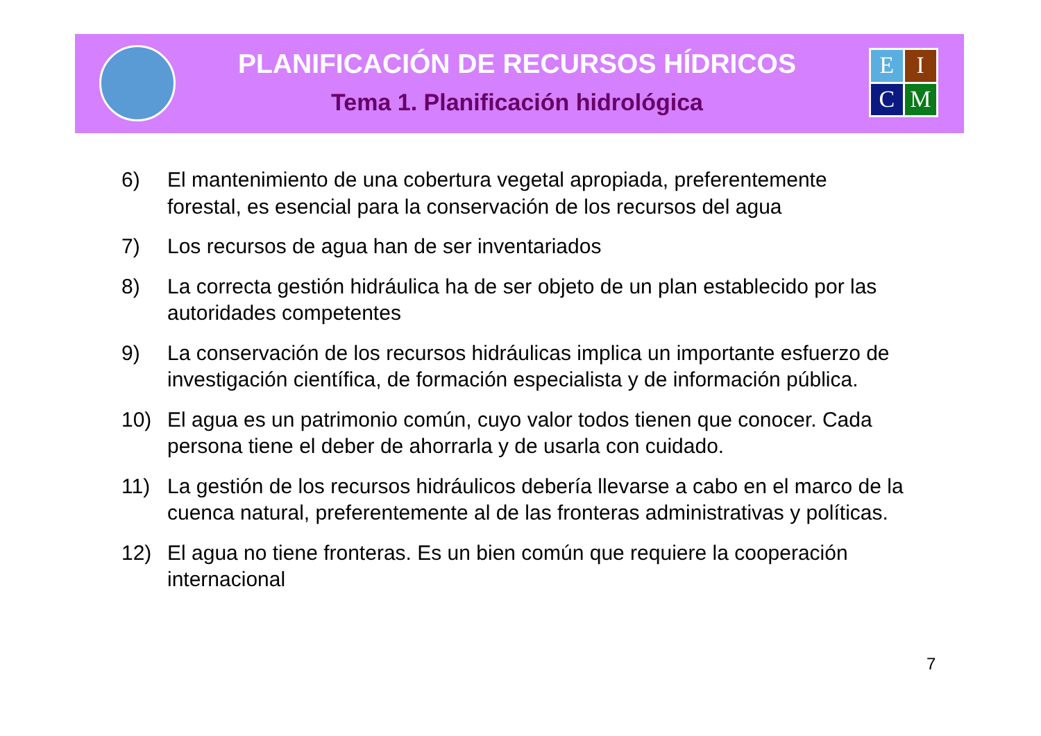PLANIFICACIÓN DE RECURSOS HÍDRICOS
Tema 1. Planificación hidrológica
E
I
C
M
6) El mantenimiento de una cobertura vegetal apropiada, preferentemente forestal, es esencial para la conservación de los recursos del agua
7) Los recursos de agua han de ser inventariados
8) La correcta gestión hidráulica ha de ser objeto de un plan establecido por las autoridades competentes
9) La conservación de los recursos hidráulicas implica un importante esfuerzo de investigación científica, de formación especialista y de información pública.
10) El agua es un patrimonio común, cuyo valor todos tienen que conocer. Cada persona tiene el deber de ahorrarla y de usarla con cuidado.
11) La gestión de los recursos hidráulicos debería llevarse a cabo en el marco de la cuenca natural, preferentemente al de las fronteras administrativas y políticas.
12) El agua no tiene fronteras. Es un bien común que requiere la cooperación internacional
7